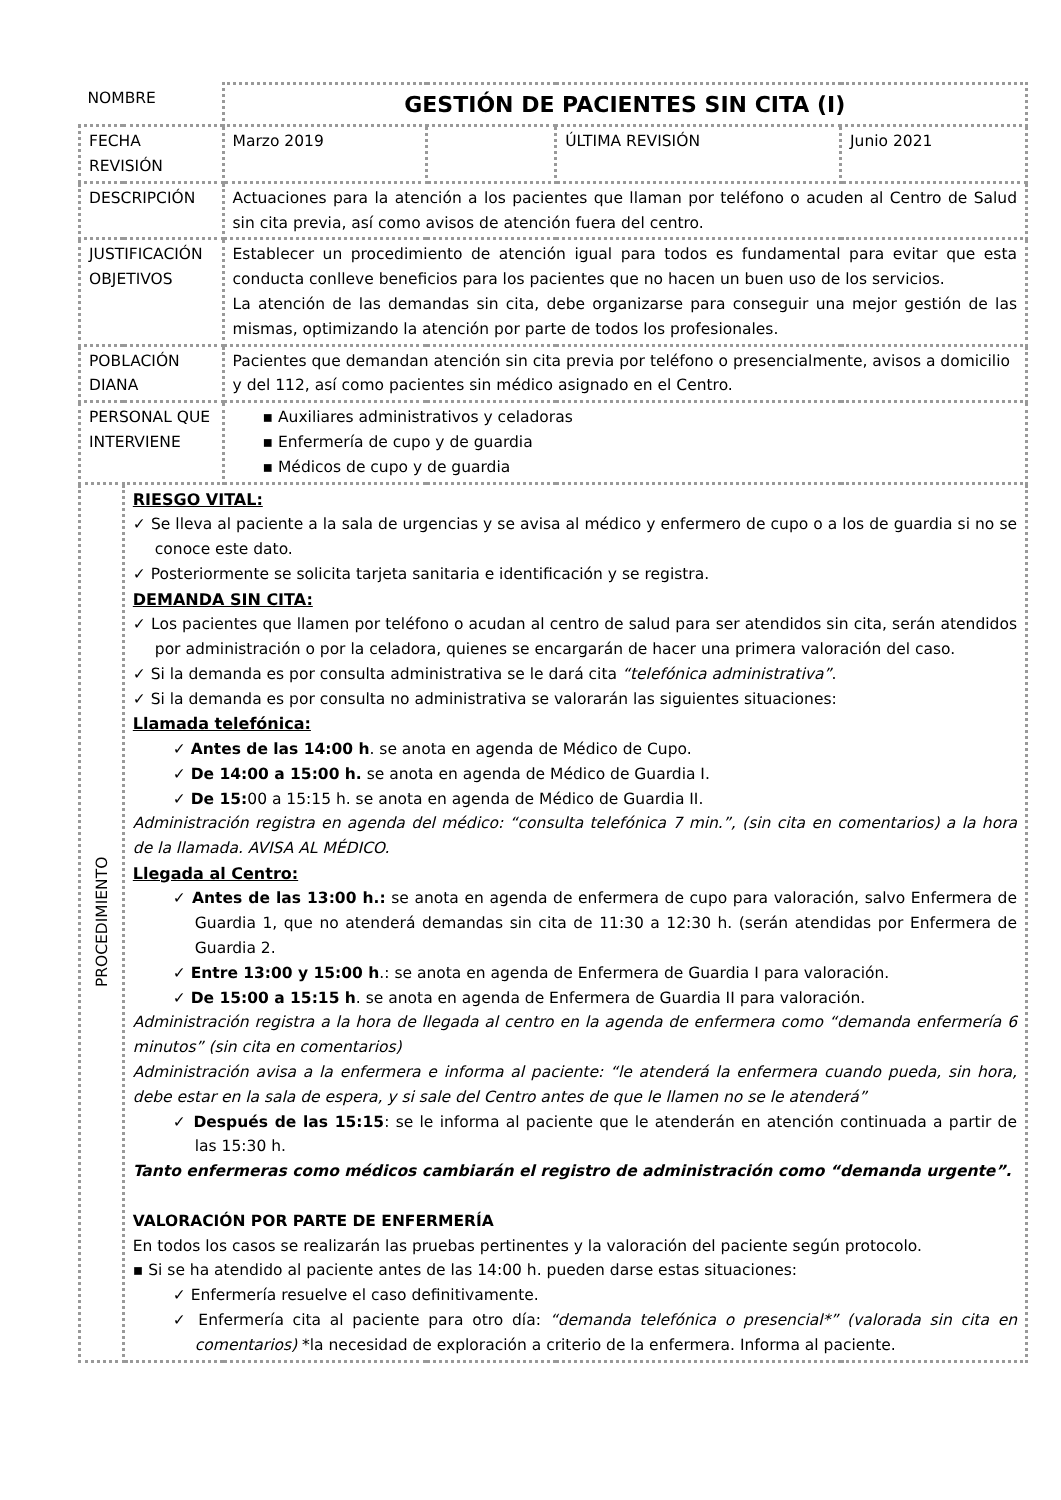| NOMBRE | | | GESTIÓN DE PACIENTES SIN CITA (I) | | | |
| FECHA REVISIÓN | | | Marzo 2019 | | ÚLTIMA REVISIÓN | Junio 2021 |
| DESCRIPCIÓN | | Actuaciones para la atención a los pacientes que llaman por teléfono o acuden al Centro de Salud sin cita previa, así como avisos de atención fuera del centro. | | | | |
| JUSTIFICACIÓN OBJETIVOS | | Establecer un procedimiento de atención igual para todos es fundamental para evitar que esta conducta conlleve beneficios para los pacientes que no hacen un buen uso de los servicios. La atención de las demandas sin cita, debe organizarse para conseguir una mejor gestión de las mismas, optimizando la atención por parte de todos los profesionales. | | | | |
| POBLACIÓN DIANA | | Pacientes que demandan atención sin cita previa por teléfono o presencialmente, avisos a domicilio y del 112, así como pacientes sin médico asignado en el Centro. | | | | |
| PERSONAL QUE INTERVIENE | | ▪ Auxiliares administrativos y celadoras ▪ Enfermería de cupo y de guardia ▪ Médicos de cupo y de guardia | | | | |
| PROCEDIMIENTO | RIESGO VITAL: ✓ Se lleva al paciente a la sala de urgencias y se avisa al médico y enfermero de cupo o a los de guardia si no se conoce este dato. ✓ Posteriormente se solicita tarjeta sanitaria e identificación y se registra. DEMANDA SIN CITA: ✓ Los pacientes que llamen por teléfono o acudan al centro de salud para ser atendidos sin cita, serán atendidos por administración o por la celadora, quienes se encargarán de hacer una primera valoración del caso. ✓ Si la demanda es por consulta administrativa se le dará cita “telefónica administrativa” . ✓ Si la demanda es por consulta no administrativa se valorarán las siguientes situaciones: Llamada telefónica: ✓ Antes de las 14:00 h . se anota en agenda de Médico de Cupo. ✓ De 14:00 a 15:00 h. se anota en agenda de Médico de Guardia I. ✓ De 15: 00 a 15:15 h. se anota en agenda de Médico de Guardia II. Administración registra en agenda del médico: “consulta telefónica 7 min.”, (sin cita en comentarios) a la hora de la llamada. AVISA AL MÉDICO. Llegada al Centro: ✓ Antes de las 13:00 h.: se anota en agenda de enfermera de cupo para valoración, salvo Enfermera de Guardia 1, que no atenderá demandas sin cita de 11:30 a 12:30 h. (serán atendidas por Enfermera de Guardia 2. ✓ Entre 13:00 y 15:00 h .: se anota en agenda de Enfermera de Guardia I para valoración. ✓ De 15:00 a 15:15 h . se anota en agenda de Enfermera de Guardia II para valoración. Administración registra a la hora de llegada al centro en la agenda de enfermera como “demanda enfermería 6 minutos” (sin cita en comentarios) Administración avisa a la enfermera e informa al paciente: “le atenderá la enfermera cuando pueda, sin hora, debe estar en la sala de espera, y si sale del Centro antes de que le llamen no se le atenderá” ✓ Después de las 15:15 : se le informa al paciente que le atenderán en atención continuada a partir de las 15:30 h. Tanto enfermeras como médicos cambiarán el registro de administración como “demanda urgente”. VALORACIÓN POR PARTE DE ENFERMERÍA En todos los casos se realizarán las pruebas pertinentes y la valoración del paciente según protocolo. ▪ Si se ha atendido al paciente antes de las 14:00 h. pueden darse estas situaciones: ✓ Enfermería resuelve el caso definitivamente. ✓ Enfermería cita al paciente para otro día: “demanda telefónica o presencial*” (valorada sin cita en comentarios) *la necesidad de exploración a criterio de la enfermera. Informa al paciente. | | | | | |